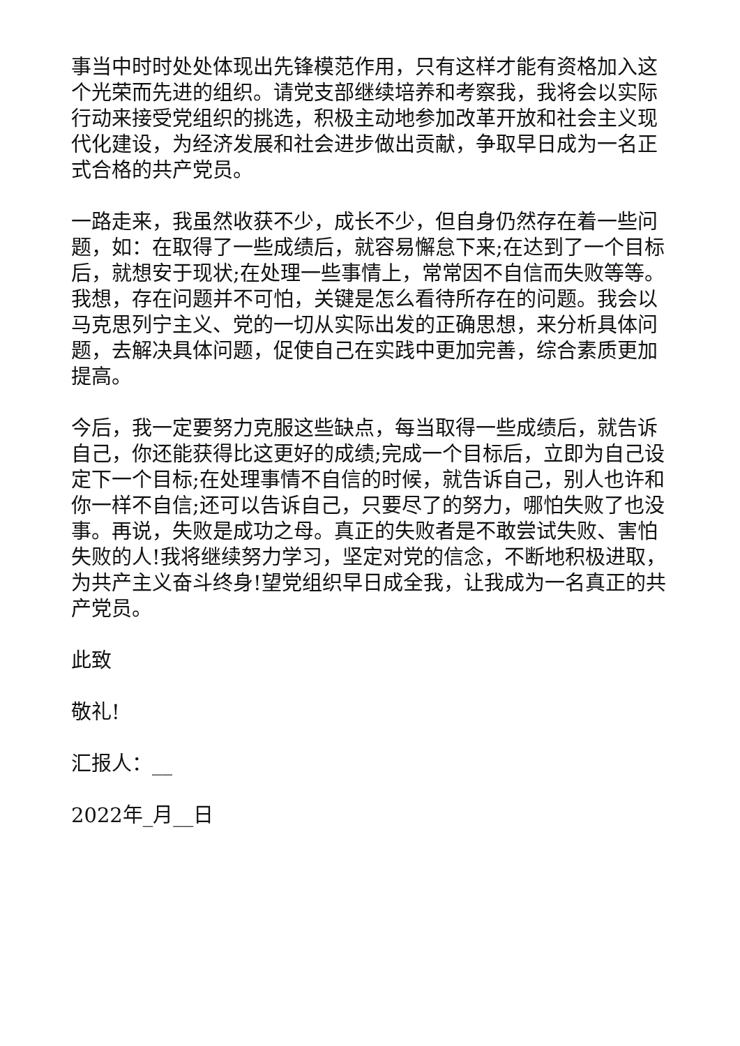事当中时时处处体现出先锋模范作用，只有这样才能有资格加入这个光荣而先进的组织。请党支部继续培养和考察我，我将会以实际行动来接受党组织的挑选，积极主动地参加改革开放和社会主义现代化建设，为经济发展和社会进步做出贡献，争取早日成为一名正式合格的共产党员。
一路走来，我虽然收获不少，成长不少，但自身仍然存在着一些问题，如：在取得了一些成绩后，就容易懈怠下来;在达到了一个目标后，就想安于现状;在处理一些事情上，常常因不自信而失败等等。我想，存在问题并不可怕，关键是怎么看待所存在的问题。我会以马克思列宁主义、党的一切从实际出发的正确思想，来分析具体问题，去解决具体问题，促使自己在实践中更加完善，综合素质更加提高。
今后，我一定要努力克服这些缺点，每当取得一些成绩后，就告诉自己，你还能获得比这更好的成绩;完成一个目标后，立即为自己设定下一个目标;在处理事情不自信的时候，就告诉自己，别人也许和你一样不自信;还可以告诉自己，只要尽了的努力，哪怕失败了也没事。再说，失败是成功之母。真正的失败者是不敢尝试失败、害怕失败的人!我将继续努力学习，坚定对党的信念，不断地积极进取，为共产主义奋斗终身!望党组织早日成全我，让我成为一名真正的共产党员。
此致
敬礼!
汇报人：__
2022年_月__日